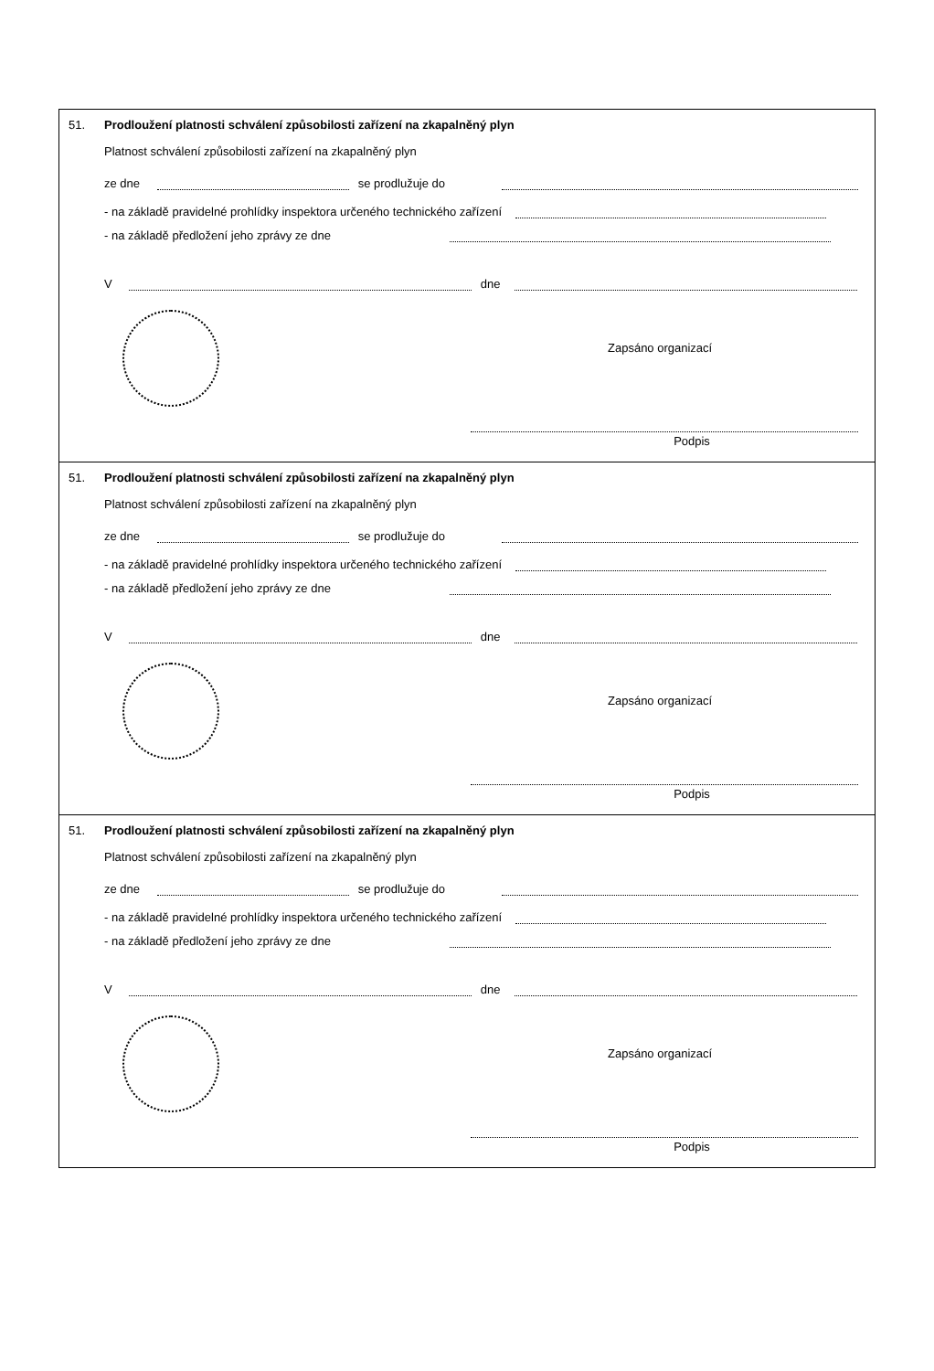51.
Prodloužení platnosti schválení způsobilosti zařízení na zkapalněný plyn
Platnost schválení způsobilosti zařízení na zkapalněný plyn
ze dne se prodlužuje do
- na základě pravidelné prohlídky inspektora určeného technického zařízení
- na základě předložení jeho zprávy ze dne
V dne
Zapsáno organizací
Podpis
51.
Prodloužení platnosti schválení způsobilosti zařízení na zkapalněný plyn
Platnost schválení způsobilosti zařízení na zkapalněný plyn
ze dne se prodlužuje do
- na základě pravidelné prohlídky inspektora určeného technického zařízení
- na základě předložení jeho zprávy ze dne
V dne
Zapsáno organizací
Podpis
51.
Prodloužení platnosti schválení způsobilosti zařízení na zkapalněný plyn
Platnost schválení způsobilosti zařízení na zkapalněný plyn
ze dne se prodlužuje do
- na základě pravidelné prohlídky inspektora určeného technického zařízení
- na základě předložení jeho zprávy ze dne
V dne
Zapsáno organizací
Podpis